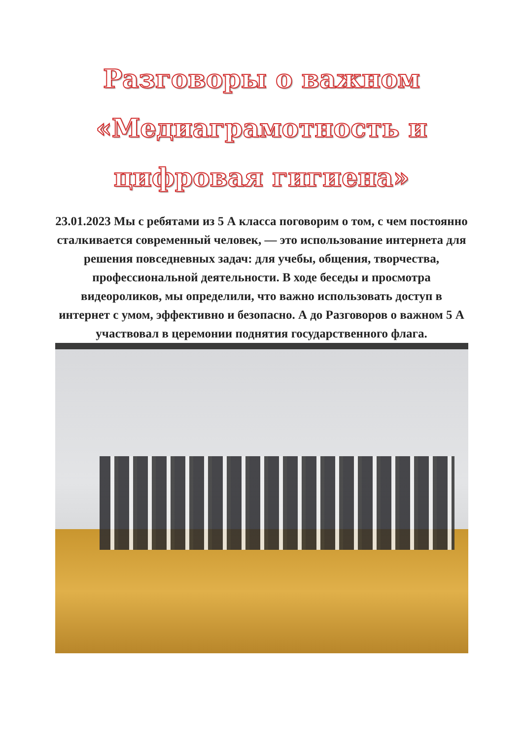Разговоры о важном «Медиаграмотность и цифровая гигиена»
23.01.2023 Мы с ребятами из 5 А класса поговорим о том, с чем постоянно сталкивается современный человек, — это использование интернета для решения повседневных задач: для учебы, общения, творчества, профессиональной деятельности. В ходе беседы и просмотра видеороликов, мы определили, что важно использовать доступ в интернет с умом, эффективно и безопасно. А до Разговоров о важном 5 А участвовал в церемонии поднятия государственного флага.